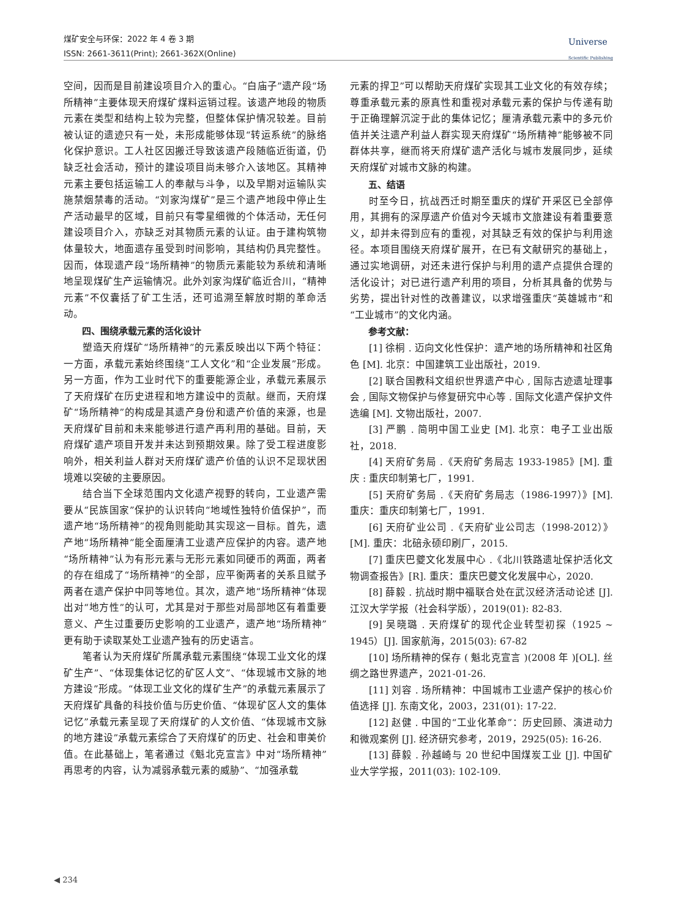煤矿安全与环保：2022 年 4 卷 3 期
ISSN: 2661-3611(Print); 2661-362X(Online)
Universe
Scientific Publishing
空间，因而是目前建设项目介入的重心。“白庙子”遗产段“场所精神”主要体现天府煤矿煤料运销过程。该遗产地段的物质元素在类型和结构上较为完整，但整体保护情况较差。目前被认证的遗迹只有一处，未形成能够体现“转运系统”的脉络化保护意识。工人社区因搬迁导致该遗产段随临近街道，仍缺乏社会活动，预计的建设项目尚未够介入该地区。其精神元素主要包括运输工人的奉献与斗争，以及早期对运输队实施禁烟禁毒的活动。“刘家沟煤矿”是三个遗产地段中停止生产活动最早的区域，目前只有零星细微的个体活动，无任何建设项目介入，亦缺乏对其物质元素的认证。由于建构筑物体量较大，地面遗存虽受到时间影响，其结构仍具完整性。因而，体现遗产段“场所精神”的物质元素能较为系统和清晰地呈现煤矿生产运输情况。此外刘家沟煤矿临近合川，“精神元素”不仅囊括了矿工生活，还可追溯至解放时期的革命活动。
四、围绕承载元素的活化设计
塑造天府煤矿“场所精神”的元素反映出以下两个特征：一方面，承载元素始终围绕“工人文化”和“企业发展”形成。另一方面，作为工业时代下的重要能源企业，承载元素展示了天府煤矿在历史进程和地方建设中的贡献。继而，天府煤矿“场所精神”的构成是其遗产身份和遗产价值的来源，也是天府煤矿目前和未来能够进行遗产再利用的基础。目前，天府煤矿遗产项目开发并未达到预期效果。除了受工程进度影响外，相关利益人群对天府煤矿遗产价值的认识不足现状困境难以突破的主要原因。
结合当下全球范围内文化遗产视野的转向，工业遗产需要从“民族国家”保护的认识转向“地域性独特价值保护”，而遗产地“场所精神”的视角则能助其实现这一目标。首先，遗产地“场所精神”能全面厘清工业遗产应保护的内容。遗产地“场所精神”认为有形元素与无形元素如同硬币的两面，两者的存在组成了“场所精神”的全部，应平衡两者的关系且赋予两者在遗产保护中同等地位。其次，遗产地“场所精神”体现出对“地方性”的认可，尤其是对于那些对局部地区有着重要意义、产生过重要历史影响的工业遗产，遗产地“场所精神”更有助于读取某处工业遗产独有的历史语言。
笔者认为天府煤矿所属承载元素围绕“体现工业文化的煤矿生产”、“体现集体记忆的矿区人文”、“体现城市文脉的地方建设”形成。“体现工业文化的煤矿生产”的承载元素展示了天府煤矿具备的科技价值与历史价值、“体现矿区人文的集体记忆”承载元素呈现了天府煤矿的人文价值、“体现城市文脉的地方建设”承载元素综合了天府煤矿的历史、社会和审美价值。在此基础上，笔者通过《魁北克宣言》中对“场所精神”再思考的内容，认为减弱承载元素的威胁”、“加强承载
元素的捍卫”可以帮助天府煤矿实现其工业文化的有效存续；尊重承载元素的原真性和重视对承载元素的保护与传递有助于正确理解沉淀于此的集体记忆；厘清承载元素中的多元价值并关注遗产利益人群实现天府煤矿“场所精神”能够被不同群体共享，继而将天府煤矿遗产活化与城市发展同步，延续天府煤矿对城市文脉的构建。
五、结语
时至今日，抗战西迁时期至重庆的煤矿开采区已全部停用，其拥有的深厚遗产价值对今天城市文旅建设有着重要意义，却并未得到应有的重视，对其缺乏有效的保护与利用途径。本项目围绕天府煤矿展开，在已有文献研究的基础上，通过实地调研，对还未进行保护与利用的遗产点提供合理的活化设计；对已进行遗产利用的项目，分析其具备的优势与劣势，提出针对性的改善建议，以求增强重庆“英雄城市”和“工业城市”的文化内涵。
参考文献：
[1] 徐桐 . 迈向文化性保护：遗产地的场所精神和社区角色 [M]. 北京：中国建筑工业出版社，2019.
[2] 联合国教科文组织世界遗产中心 , 国际古迹遗址理事会 , 国际文物保护与修复研究中心等 . 国际文化遗产保护文件选编 [M]. 文物出版社，2007.
[3] 严鹏 . 简明中国工业史 [M]. 北京：电子工业出版社，2018.
[4] 天府矿务局 .《天府矿务局志 1933-1985》[M]. 重庆 : 重庆印制第七厂，1991.
[5] 天府矿务局 .《天府矿务局志（1986-1997）》[M]. 重庆：重庆印制第七厂，1991.
[6] 天府矿业公司 .《天府矿业公司志（1998-2012）》[M]. 重庆：北碚永硕印刷厂，2015.
[7] 重庆巴夔文化发展中心 .《北川铁路遗址保护活化文物调查报告》[R]. 重庆：重庆巴夔文化发展中心，2020.
[8] 薛毅 . 抗战时期中福联合处在武汉经济活动论述 [J]. 江汉大学学报（社会科学版），2019(01): 82-83.
[9] 吴晓璐 . 天府煤矿的现代企业转型初探（1925 ~ 1945）[J]. 国家航海，2015(03): 67-82
[10] 场所精神的保存 ( 魁北克宣言 )(2008 年 )[OL]. 丝绸之路世界遗产，2021-01-26.
[11] 刘容 . 场所精神：中国城市工业遗产保护的核心价值选择 [J]. 东南文化，2003，231(01): 17-22.
[12] 赵健 . 中国的“工业化革命”：历史回顾、演进动力和微观案例 [J]. 经济研究参考，2019，2925(05): 16-26.
[13] 薛毅 . 孙越崎与 20 世纪中国煤炭工业 [J]. 中国矿业大学学报，2011(03): 102-109.
◀ 234